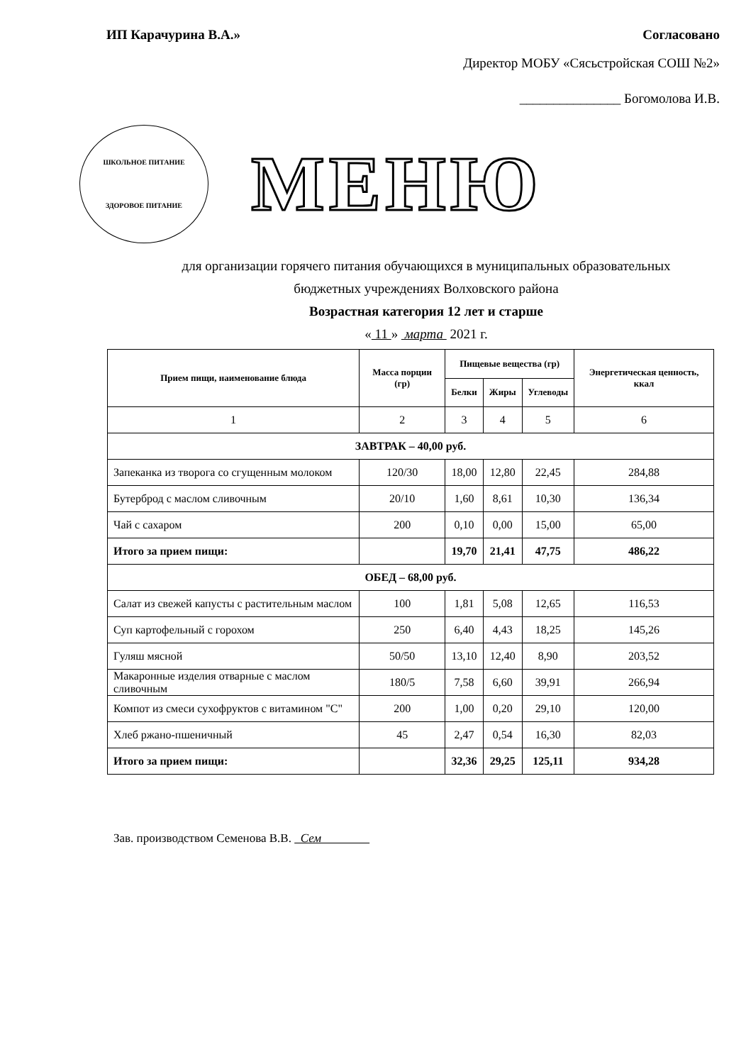ИП Карачурина В.А.» Согласовано
Директор МОБУ «Сясьстройская СОШ №2»
_______________ Богомолова И.В.
ШКОЛЬНОЕ ПИТАНИЕ
ЗДОРОВОЕ ПИТАНИЕ
МЕНЮ
для организации горячего питания обучающихся в муниципальных образовательных
бюджетных учреждениях Волховского района
Возрастная категория 12 лет и старше
« 11 » марта 2021 г.
| Прием пищи, наименование блюда | Масса порции (гр) | Пищевые вещества (гр) | | | Энергетическая ценность, ккал |
| --- | --- | --- | --- | --- | --- |
| | | Белки | Жиры | Углеводы | |
| 1 | 2 | 3 | 4 | 5 | 6 |
| ЗАВТРАК – 40,00 руб. | | | | | |
| Запеканка из творога со сгущенным молоком | 120/30 | 18,00 | 12,80 | 22,45 | 284,88 |
| Бутерброд с маслом сливочным | 20/10 | 1,60 | 8,61 | 10,30 | 136,34 |
| Чай с сахаром | 200 | 0,10 | 0,00 | 15,00 | 65,00 |
| Итого за прием пищи: | | 19,70 | 21,41 | 47,75 | 486,22 |
| ОБЕД – 68,00 руб. | | | | | |
| Салат из свежей капусты с растительным маслом | 100 | 1,81 | 5,08 | 12,65 | 116,53 |
| Суп картофельный с горохом | 250 | 6,40 | 4,43 | 18,25 | 145,26 |
| Гуляш мясной | 50/50 | 13,10 | 12,40 | 8,90 | 203,52 |
| Макаронные изделия отварные с маслом сливочным | 180/5 | 7,58 | 6,60 | 39,91 | 266,94 |
| Компот из смеси сухофруктов с витамином "С" | 200 | 1,00 | 0,20 | 29,10 | 120,00 |
| Хлеб ржано-пшеничный | 45 | 2,47 | 0,54 | 16,30 | 82,03 |
| Итого за прием пищи: | | 32,36 | 29,25 | 125,11 | 934,28 |
Зав. производством Семенова В.В. Сем